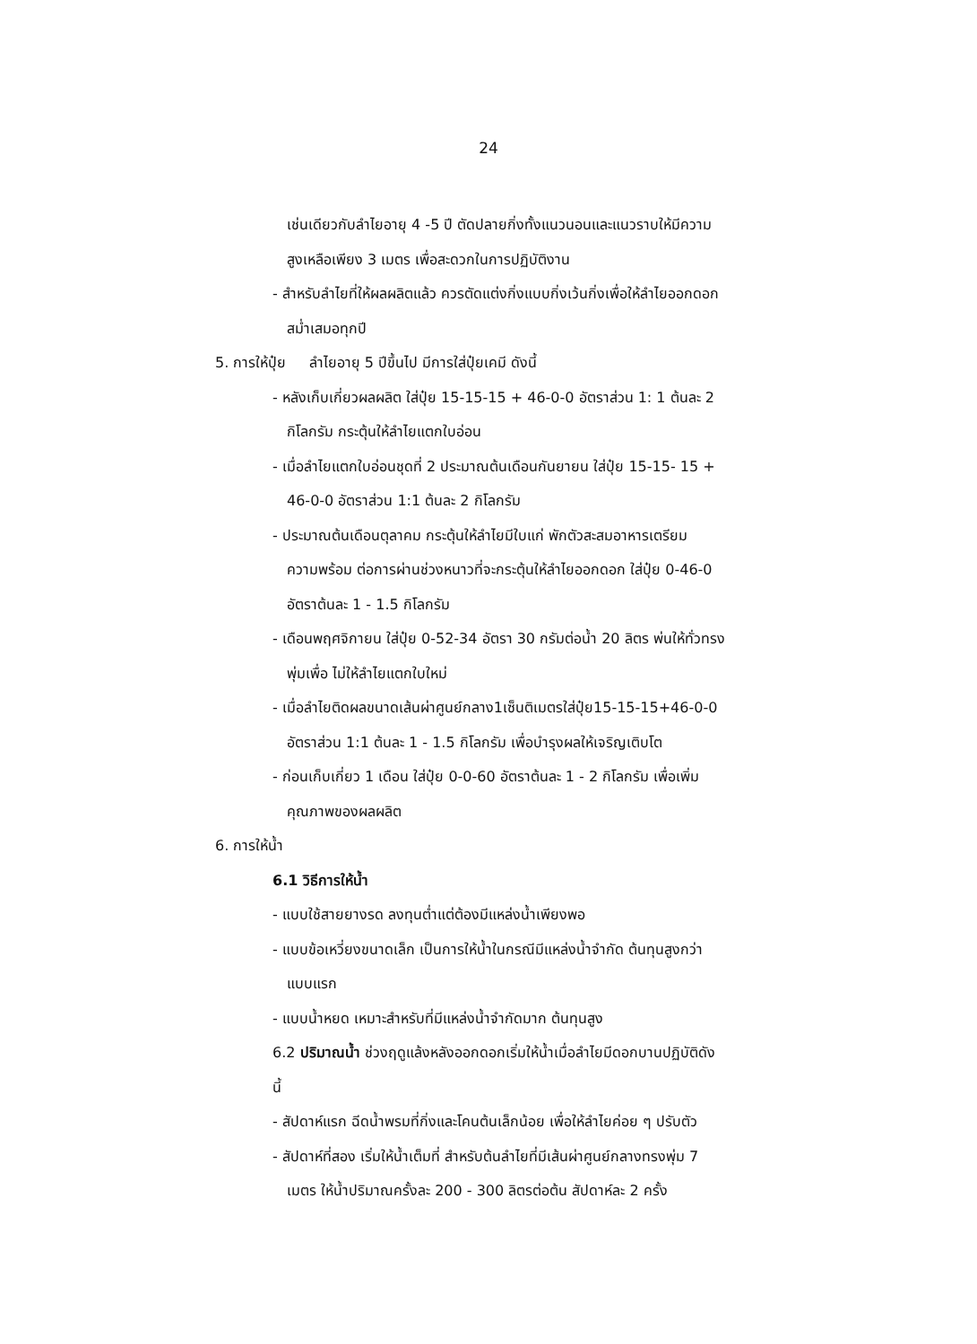24
เช่นเดียวกับลำไยอายุ 4 -5 ปี ตัดปลายกิ่งทั้งแนวนอนและแนวราบให้มีความ
สูงเหลือเพียง 3 เมตร เพื่อสะดวกในการปฏิบัติงาน
- สำหรับลำไยที่ให้ผลผลิตแล้ว ควรตัดแต่งกิ่งแบบกิ่งเว้นกิ่งเพื่อให้ลำไยออกดอก
สม่ำเสมอทุกปี
5. การให้ปุ๋ย ลำไยอายุ 5 ปีขึ้นไป มีการใส่ปุ๋ยเคมี ดังนี้
- หลังเก็บเกี่ยวผลผลิต ใส่ปุ๋ย 15-15-15 + 46-0-0 อัตราส่วน 1: 1 ต้นละ 2
กิโลกรัม กระตุ้นให้ลำไยแตกใบอ่อน
- เมื่อลำไยแตกใบอ่อนชุดที่ 2 ประมาณต้นเดือนกันยายน ใส่ปุ๋ย 15-15- 15 +
46-0-0 อัตราส่วน 1:1 ต้นละ 2 กิโลกรัม
- ประมาณต้นเดือนตุลาคม กระตุ้นให้ลำไยมีใบแก่ พักตัวสะสมอาหารเตรียม
ความพร้อม ต่อการผ่านช่วงหนาวที่จะกระตุ้นให้ลำไยออกดอก ใส่ปุ๋ย 0-46-0
อัตราต้นละ 1 - 1.5 กิโลกรัม
- เดือนพฤศจิกายน ใส่ปุ๋ย 0-52-34 อัตรา 30 กรัมต่อน้ำ 20 ลิตร พ่นให้ทั่วทรง
พุ่มเพื่อ ไม่ให้ลำไยแตกใบใหม่
- เมื่อลำไยติดผลขนาดเส้นผ่าศูนย์กลาง1เซ็นติเมตรใส่ปุ๋ย15-15-15+46-0-0
อัตราส่วน 1:1 ต้นละ 1 - 1.5 กิโลกรัม เพื่อบำรุงผลให้เจริญเติบโต
- ก่อนเก็บเกี่ยว 1 เดือน ใส่ปุ๋ย 0-0-60 อัตราต้นละ 1 - 2 กิโลกรัม เพื่อเพิ่ม
คุณภาพของผลผลิต
6. การให้น้ำ
6.1 วิธีการให้น้ำ
- แบบใช้สายยางรด ลงทุนต่ำแต่ต้องมีแหล่งน้ำเพียงพอ
- แบบข้อเหวี่ยงขนาดเล็ก เป็นการให้น้ำในกรณีมีแหล่งน้ำจำกัด ต้นทุนสูงกว่า
แบบแรก
- แบบน้ำหยด เหมาะสำหรับที่มีแหล่งน้ำจำกัดมาก ต้นทุนสูง
6.2 ปริมาณน้ำ ช่วงฤดูแล้งหลังออกดอกเริ่มให้น้ำเมื่อลำไยมีดอกบานปฏิบัติดัง
นี้
- สัปดาห์แรก ฉีดน้ำพรมที่กิ่งและโคนต้นเล็กน้อย เพื่อให้ลำไยค่อย ๆ ปรับตัว
- สัปดาห์ที่สอง เริ่มให้น้ำเต็มที่ สำหรับต้นลำไยที่มีเส้นผ่าศูนย์กลางทรงพุ่ม 7
เมตร ให้น้ำปริมาณครั้งละ 200 - 300 ลิตรต่อต้น สัปดาห์ละ 2 ครั้ง